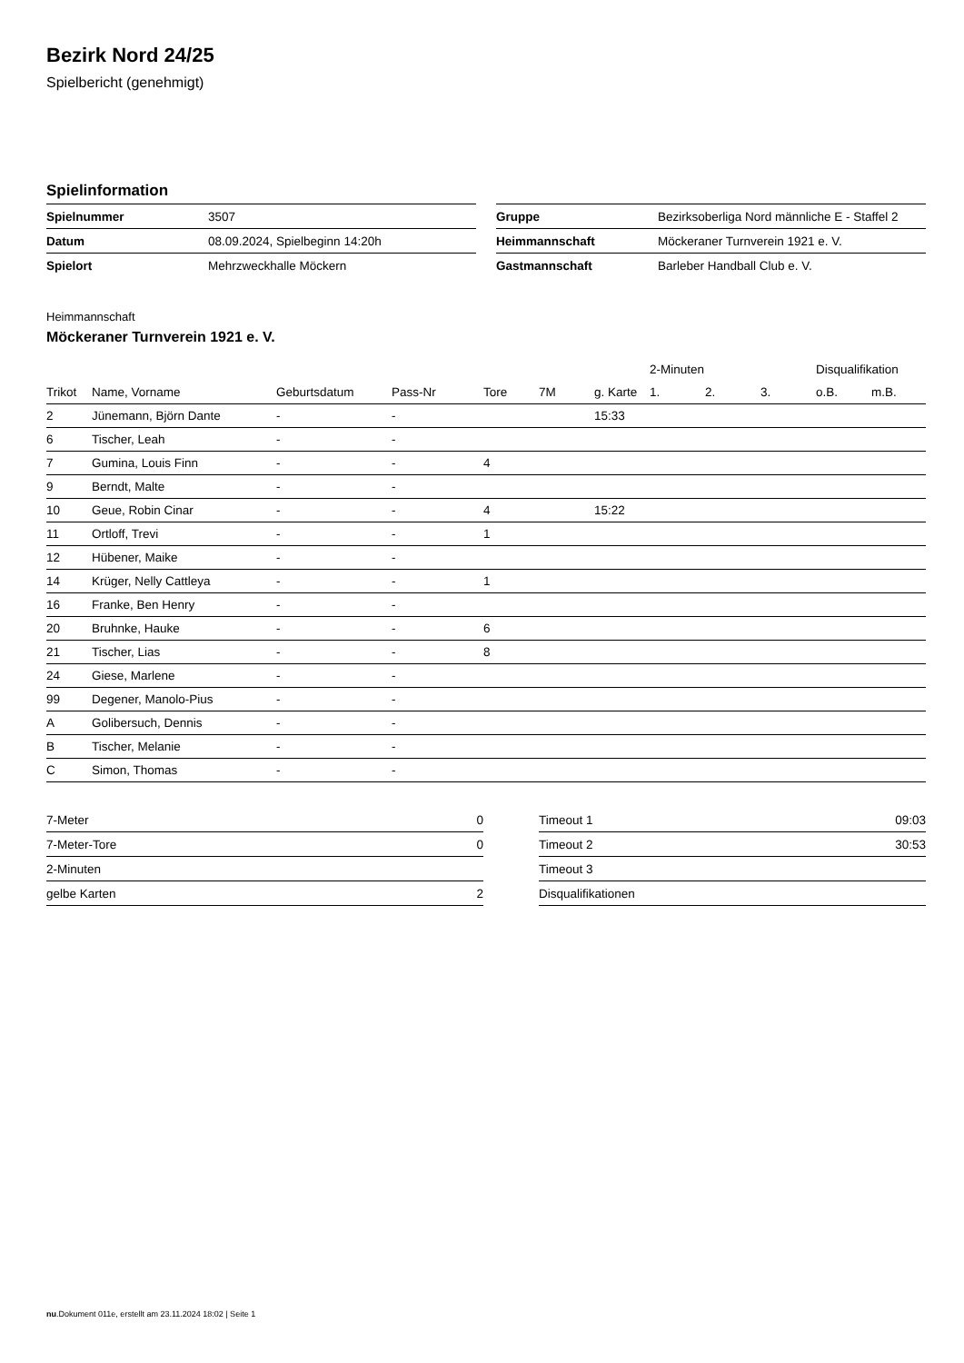Bezirk Nord 24/25
Spielbericht (genehmigt)
Spielinformation
| Spielnummer | 3507 |
| Datum | 08.09.2024, Spielbeginn 14:20h |
| Spielort | Mehrzweckhalle Möckern |
| Gruppe | Bezirksoberliga Nord männliche E - Staffel 2 |
| Heimmannschaft | Möckeraner Turnverein 1921 e. V. |
| Gastmannschaft | Barleber Handball Club e. V. |
Heimmannschaft
Möckeraner Turnverein 1921 e. V.
| | | | | | | | 2-Minuten | | | Disqualifikation | |
| --- | --- | --- | --- | --- | --- | --- | --- | --- | --- | --- | --- |
| Trikot | Name, Vorname | Geburtsdatum | Pass-Nr | Tore | 7M | g. Karte | 1. | 2. | 3. | o.B. | m.B. |
| 2 | Jünemann, Björn Dante | - | - | | | 15:33 | | | | | |
| 6 | Tischer, Leah | - | - | | | | | | | | |
| 7 | Gumina, Louis Finn | - | - | 4 | | | | | | | |
| 9 | Berndt, Malte | - | - | | | | | | | | |
| 10 | Geue, Robin Cinar | - | - | 4 | | 15:22 | | | | | |
| 11 | Ortloff, Trevi | - | - | 1 | | | | | | | |
| 12 | Hübener, Maike | - | - | | | | | | | | |
| 14 | Krüger, Nelly Cattleya | - | - | 1 | | | | | | | |
| 16 | Franke, Ben Henry | - | - | | | | | | | | |
| 20 | Bruhnke, Hauke | - | - | 6 | | | | | | | |
| 21 | Tischer, Lias | - | - | 8 | | | | | | | |
| 24 | Giese, Marlene | - | - | | | | | | | | |
| 99 | Degener, Manolo-Pius | - | - | | | | | | | | |
| A | Golibersuch, Dennis | - | - | | | | | | | | |
| B | Tischer, Melanie | - | - | | | | | | | | |
| C | Simon, Thomas | - | - | | | | | | | | |
| 7-Meter | 0 |
| 7-Meter-Tore | 0 |
| 2-Minuten | |
| gelbe Karten | 2 |
| Timeout 1 | 09:03 |
| Timeout 2 | 30:53 |
| Timeout 3 | |
| Disqualifikationen | |
nu.Dokument 011e, erstellt am 23.11.2024 18:02 | Seite 1